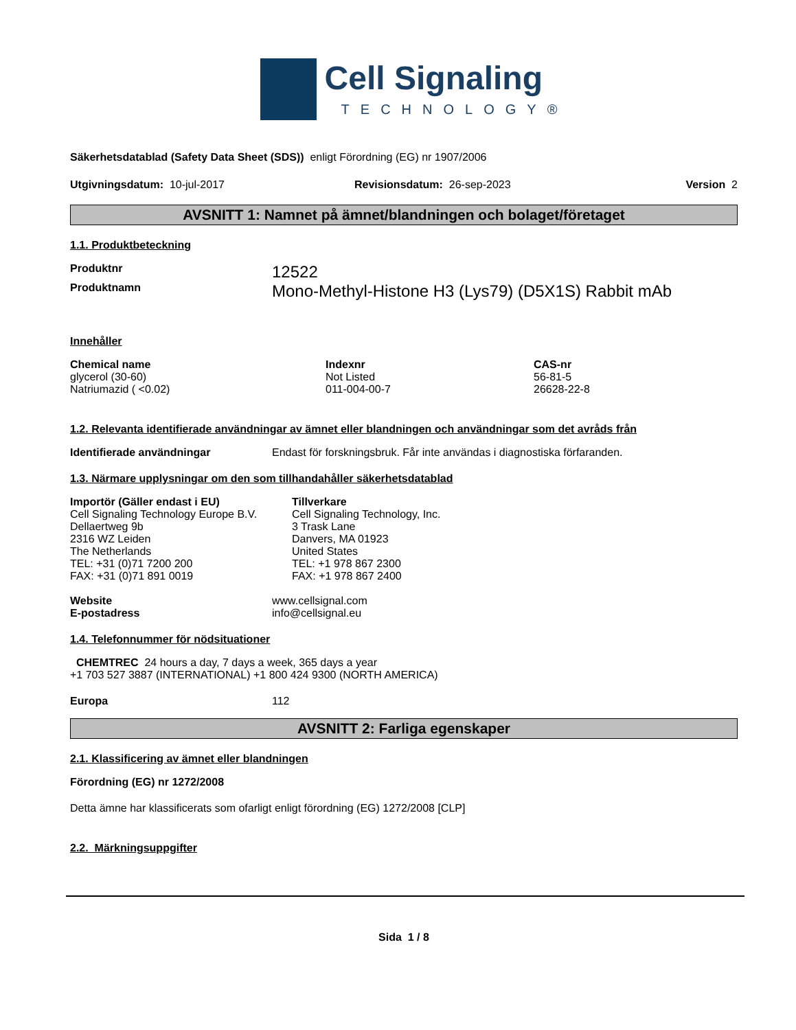Cell Signaling
TECHNOLOGY®
Säkerhetsdatablad (Safety Data Sheet (SDS)) enligt Förordning (EG) nr 1907/2006
| Utgivningsdatum: 10-jul-2017 | Revisionsdatum: 26-sep-2023 | Version 2 |
AVSNITT 1: Namnet på ämnet/blandningen och bolaget/företaget
1.1. Produktbeteckning
| Produktnr | 12522 |
| Produktnamn | Mono-Methyl-Histone H3 (Lys79) (D5X1S) Rabbit mAb |
Innehåller
| Chemical name | Indexnr | CAS-nr |
| --- | --- | --- |
| glycerol (30-60) | Not Listed | 56-81-5 |
| Natriumazid ( <0.02) | 011-004-00-7 | 26628-22-8 |
1.2. Relevanta identifierade användningar av ämnet eller blandningen och användningar som det avråds från
| Identifierade användningar | Endast för forskningsbruk. Får inte användas i diagnostiska förfaranden. |
1.3. Närmare upplysningar om den som tillhandahåller säkerhetsdatablad
| Importör (Gäller endast i EU) Cell Signaling Technology Europe B.V. Dellaertweg 9b 2316 WZ Leiden The Netherlands TEL: +31 (0)71 7200 200 FAX: +31 (0)71 891 0019 | Tillverkare Cell Signaling Technology, Inc. 3 Trask Lane Danvers, MA 01923 United States TEL: +1 978 867 2300 FAX: +1 978 867 2400 |
| Website | www.cellsignal.com |
| E-postadress | info@cellsignal.eu |
1.4. Telefonnummer för nödsituationer
CHEMTREC 24 hours a day, 7 days a week, 365 days a year
+1 703 527 3887 (INTERNATIONAL) +1 800 424 9300 (NORTH AMERICA)
| Europa | 112 |
AVSNITT 2: Farliga egenskaper
2.1. Klassificering av ämnet eller blandningen
Förordning (EG) nr 1272/2008
Detta ämne har klassificerats som ofarligt enligt förordning (EG) 1272/2008 [CLP]
2.2. Märkningsuppgifter
Sida 1 / 8